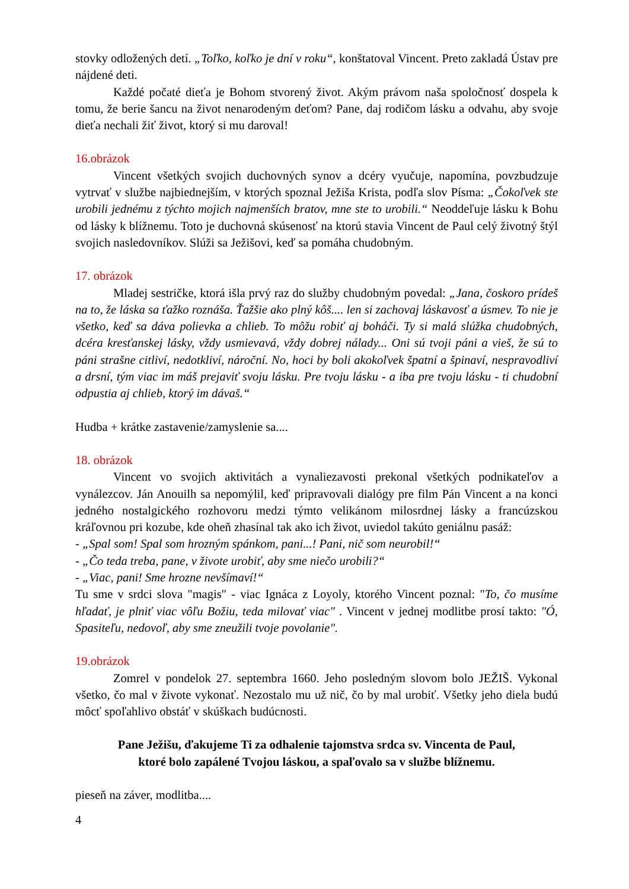stovky odložených detí. „Toľko, koľko je dní v roku“, konštatoval Vincent. Preto zakladá Ústav pre nájdené deti.
Každé počaté dieťa je Bohom stvorený život. Akým právom naša spoločnosť dospela k tomu, že berie šancu na život nenarodeným deťom? Pane, daj rodičom lásku a odvahu, aby svoje dieťa nechali žiť život, ktorý si mu daroval!
16.obrázok
Vincent všetkých svojich duchovných synov a dcéry vyučuje, napomína, povzbudzuje vytrvať v službe najbiednejším, v ktorých spoznal Ježiša Krista, podľa slov Písma: „Čokoľvek ste urobili jednému z týchto mojich najmenších bratov, mne ste to urobili.“ Neoddeľuje lásku k Bohu od lásky k blížnemu. Toto je duchovná skúsenosť na ktorú stavia Vincent de Paul celý životný štýl svojich nasledovníkov. Slúži sa Ježišovi, keď sa pomáha chudobným.
17. obrázok
Mladej sestričke, ktorá išla prvý raz do služby chudobným povedal: „Jana, čoskoro prídeš na to, že láska sa ťažko roznáša. Ťažšie ako plný kôš.... len si zachovaj láskavosť a úsmev. To nie je všetko, keď sa dáva polievka a chlieb. To môžu robiť aj boháči. Ty si malá slúžka chudobných, dcéra kresťanskej lásky, vždy usmievavá, vždy dobrej nálady... Oni sú tvoji páni a vieš, že sú to páni strašne citliví, nedotkliví, nároční. No, hoci by boli akokoľvek špatní a špinaví, nespravodliví a drsní, tým viac im máš prejaviť svoju lásku. Pre tvoju lásku - a iba pre tvoju lásku - ti chudobní odpustia aj chlieb, ktorý im dávaš.“
Hudba + krátke zastavenie/zamyslenie sa....
18. obrázok
Vincent vo svojich aktivitách a vynaliezavosti prekonal všetkých podnikateľov a vynálezcov. Ján Anouilh sa nepomýlil, keď pripravovali dialógy pre film Pán Vincent a na konci jedného nostalgického rozhovoru medzi týmto velikánom milosrdnej lásky a francúzskou kráľovnou pri kozube, kde oheň zhasínal tak ako ich život, uviedol takúto geniálnu pasáž:
- „Spal som! Spal som hrozným spánkom, pani...! Pani, nič som neurobil!“
- „Čo teda treba, pane, v živote urobiť, aby sme niečo urobili?“
- „Viac, pani! Sme hrozne nevšímaví!“
Tu sme v srdci slova "magis" - viac Ignáca z Loyoly, ktorého Vincent poznal: "To, čo musíme hľadať, je plniť viac vôľu Božiu, teda milovať viac" . Vincent v jednej modlitbe prosí takto: "Ó, Spasiteľu, nedovoľ, aby sme zneužili tvoje povolanie".
19.obrázok
Zomrel v pondelok 27. septembra 1660. Jeho posledným slovom bolo JEŽIŠ. Vykonal všetko, čo mal v živote vykonať. Nezostalo mu už nič, čo by mal urobiť. Všetky jeho diela budú môcť spoľahlivo obstáť v skúškach budúcnosti.
Pane Ježišu, ďakujeme Ti za odhalenie tajomstva srdca sv. Vincenta de Paul,
ktoré bolo zapálené Tvojou láskou, a spaľovalo sa v službe blížnemu.
pieseň na záver, modlitba....
4